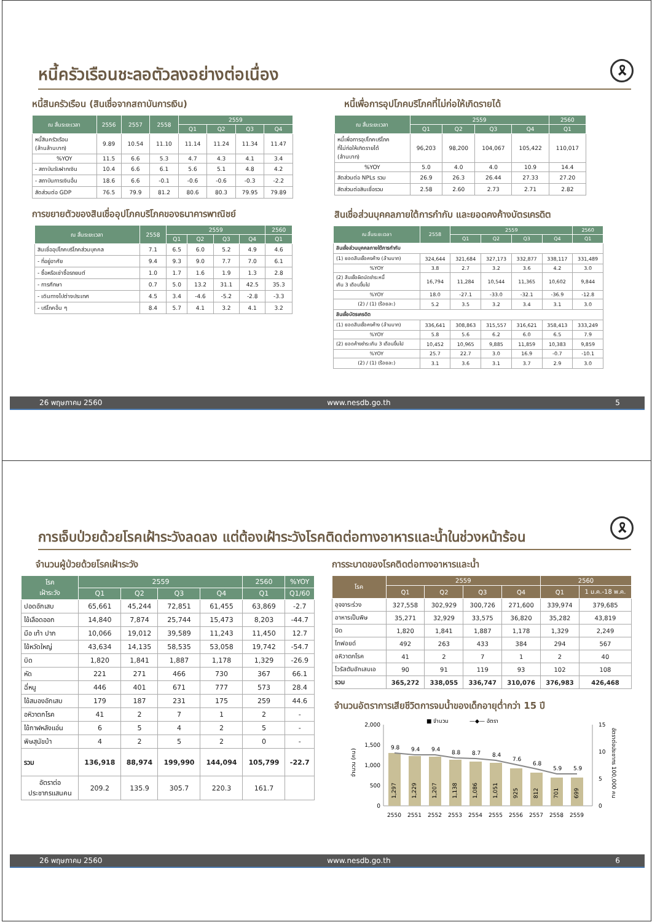🎗
หนี้ครัวเรือนชะลอตัวลงอย่างต่อเนื่อง
หนี้สินครัวเรือน (สินเชื่อจากสถาบันการเงิน)
| ณ สิ้นระยะเวลา | 2556 | 2557 | 2558 | 2559 | | | |
| --- | --- | --- | --- | --- | --- | --- | --- |
| | | | | Q1 | Q2 | Q3 | Q4 |
| หนี้สินครัวเรือน (ล้านล้านบาท) | 9.89 | 10.54 | 11.10 | 11.14 | 11.24 | 11.34 | 11.47 |
| %YOY | 11.5 | 6.6 | 5.3 | 4.7 | 4.3 | 4.1 | 3.4 |
| - สถาบันรับฝากเงิน | 10.4 | 6.6 | 6.1 | 5.6 | 5.1 | 4.8 | 4.2 |
| - สถาบันการเงินอื่น | 18.6 | 6.6 | -0.1 | -0.6 | -0.6 | -0.3 | -2.2 |
| สัดส่วนต่อ GDP | 76.5 | 79.9 | 81.2 | 80.6 | 80.3 | 79.95 | 79.89 |
การขยายตัวของสินเชื่ออุปโภคบริโภคของธนาคารพาณิชย์
| ณ สิ้นระยะเวลา | 2558 | 2559 | | | | 2560 |
| --- | --- | --- | --- | --- | --- | --- |
| | | Q1 | Q2 | Q3 | Q4 | Q1 |
| สินเชื่ออุปโภคบริโภคส่วนบุคคล | 7.1 | 6.5 | 6.0 | 5.2 | 4.9 | 4.6 |
| - ที่อยู่อาศัย | 9.4 | 9.3 | 9.0 | 7.7 | 7.0 | 6.1 |
| - ซื้อหรือเช่าซื้อรถยนต์ | 1.0 | 1.7 | 1.6 | 1.9 | 1.3 | 2.8 |
| - การศึกษา | 0.7 | 5.0 | 13.2 | 31.1 | 42.5 | 35.3 |
| - เดินทางไปต่างประเทศ | 4.5 | 3.4 | -4.6 | -5.2 | -2.8 | -3.3 |
| - บริโภคอื่น ๆ | 8.4 | 5.7 | 4.1 | 3.2 | 4.1 | 3.2 |
หนี้เพื่อการอุปโภคบริโภคที่ไม่ก่อให้เกิดรายได้
| ณ สิ้นระยะเวลา | 2559 | | | | 2560 |
| --- | --- | --- | --- | --- | --- |
| | Q1 | Q2 | Q3 | Q4 | Q1 |
| หนี้เพื่อการอุปโภคบริโภค ที่ไม่ก่อให้เกิดรายได้ (ล้านบาท) | 96,203 | 98,200 | 104,067 | 105,422 | 110,017 |
| %YOY | 5.0 | 4.0 | 4.0 | 10.9 | 14.4 |
| สัดส่วนต่อ NPLs รวม | 26.9 | 26.3 | 26.44 | 27.33 | 27.20 |
| สัดส่วนต่อสินเชื่อรวม | 2.58 | 2.60 | 2.73 | 2.71 | 2.82 |
สินเชื่อส่วนบุคคลภายใต้การกำกับ และยอดคงค้างบัตรเครดิต
| ณ สิ้นระยะเวลา | 2558 | 2559 | | | | 2560 |
| --- | --- | --- | --- | --- | --- | --- |
| | | Q1 | Q2 | Q3 | Q4 | Q1 |
| สินเชื่อส่วนบุคคลภายใต้การกำกับ | | | | | | |
| (1) ยอดสินเชื่อคงค้าง (ล้านบาท) | 324,644 | 321,684 | 327,173 | 332,877 | 338,117 | 331,489 |
| %YOY | 3.8 | 2.7 | 3.2 | 3.6 | 4.2 | 3.0 |
| (2) สินเชื่อผิดนัดชำระหนี้ เกิน 3 เดือนขึ้นไป | 16,794 | 11,284 | 10,544 | 11,365 | 10,602 | 9,844 |
| %YOY | 18.0 | -27.1 | -33.0 | -32.1 | -36.9 | -12.8 |
| (2) / (1) (ร้อยละ) | 5.2 | 3.5 | 3.2 | 3.4 | 3.1 | 3.0 |
| สินเชื่อบัตรเครดิต | | | | | | |
| (1) ยอดสินเชื่อคงค้าง (ล้านบาท) | 336,641 | 308,863 | 315,557 | 316,621 | 358,413 | 333,249 |
| %YOY | 5.8 | 5.6 | 6.2 | 6.0 | 6.5 | 7.9 |
| (2) ยอดค้างชำระเกิน 3 เดือนขึ้นไป | 10,452 | 10,965 | 9,885 | 11,859 | 10,383 | 9,859 |
| %YOY | 25.7 | 22.7 | 3.0 | 16.9 | -0.7 | -10.1 |
| (2) / (1) (ร้อยละ) | 3.1 | 3.6 | 3.1 | 3.7 | 2.9 | 3.0 |
26 พฤษภาคม 2560 www.nesdb.go.th 5
🎗
การเจ็บป่วยด้วยโรคเฝ้าระวังลดลง แต่ต้องเฝ้าระวังโรคติดต่อทางอาหารและน้ำในช่วงหน้าร้อน
จำนวนผู้ป่วยด้วยโรคเฝ้าระวัง
| โรค เฝ้าระวัง | 2559 | | | | 2560 | %YOY |
| --- | --- | --- | --- | --- | --- | --- |
| | Q1 | Q2 | Q3 | Q4 | Q1 | Q1/60 |
| ปอดอักเสบ | 65,661 | 45,244 | 72,851 | 61,455 | 63,869 | -2.7 |
| ไข้เลือดออก | 14,840 | 7,874 | 25,744 | 15,473 | 8,203 | -44.7 |
| มือ เท้า ปาก | 10,066 | 19,012 | 39,589 | 11,243 | 11,450 | 12.7 |
| ไข้หวัดใหญ่ | 43,634 | 14,135 | 58,535 | 53,058 | 19,742 | -54.7 |
| บิด | 1,820 | 1,841 | 1,887 | 1,178 | 1,329 | -26.9 |
| หัด | 221 | 271 | 466 | 730 | 367 | 66.1 |
| ฉี่หนู | 446 | 401 | 671 | 777 | 573 | 28.4 |
| ไข้สมองอักเสบ | 179 | 187 | 231 | 175 | 259 | 44.6 |
| อหิวาตกโรค | 41 | 2 | 7 | 1 | 2 | - |
| ไข้กาฬหลังแอ่น | 6 | 5 | 4 | 2 | 5 | - |
| พิษสุนัขบ้า | 4 | 2 | 5 | 2 | 0 | - |
| รวม | 136,918 | 88,974 | 199,990 | 144,094 | 105,799 | -22.7 |
| อัตราต่อ ประชากรแสนคน | 209.2 | 135.9 | 305.7 | 220.3 | 161.7 | |
การระบาดของโรคติดต่อทางอาหารและน้ำ
| โรค | 2559 | | | | 2560 | |
| --- | --- | --- | --- | --- | --- | --- |
| | Q1 | Q2 | Q3 | Q4 | Q1 | 1 ม.ค.-18 พ.ค. |
| อุจจาระร่วง | 327,558 | 302,929 | 300,726 | 271,600 | 339,974 | 379,685 |
| อาหารเป็นพิษ | 35,271 | 32,929 | 33,575 | 36,820 | 35,282 | 43,819 |
| บิด | 1,820 | 1,841 | 1,887 | 1,178 | 1,329 | 2,249 |
| ไทฟอยด์ | 492 | 263 | 433 | 384 | 294 | 567 |
| อหิวาตกโรค | 41 | 2 | 7 | 1 | 2 | 40 |
| ไวรัสตับอักเสบเอ | 90 | 91 | 119 | 93 | 102 | 108 |
| รวม | 365,272 | 338,055 | 336,747 | 310,076 | 376,983 | 426,468 |
จำนวนอัตราการเสียชีวิตการจมน้ำของเด็กอายุต่ำกว่า 15 ปี
■ จำนวน
—◆— อัตรา
2,000
1,500
1,000
500
0
15
10
5
0
9.8
9.4
9.4
8.8
8.7
8.4
7.6
6.8
5.9
5.9
1,297
1,229
1,207
1,138
1,086
1,051
925
812
701
699
2550
2551
2552
2553
2554
2555
2556
2557
2558
2559
จำนวน (คน)
อัตราต่อประชากร 100,000 คน
26 พฤษภาคม 2560 www.nesdb.go.th 6